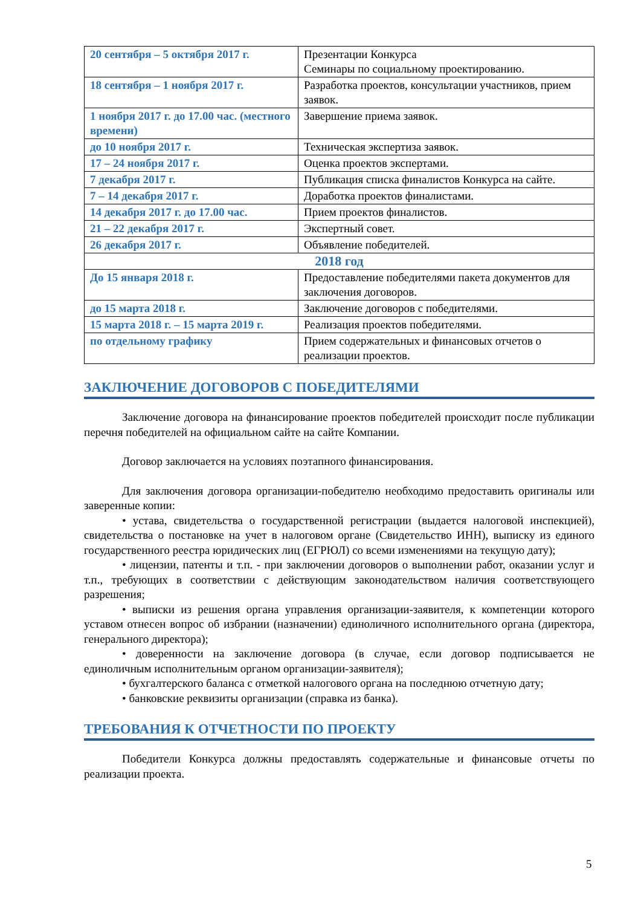| 20 сентября – 5 октября 2017 г. | Презентации Конкурса Семинары по социальному проектированию. |
| 18 сентября – 1 ноября 2017 г. | Разработка проектов, консультации участников, прием заявок. |
| 1 ноября 2017 г. до 17.00 час. (местного времени) | Завершение приема заявок. |
| до 10 ноября 2017 г. | Техническая экспертиза заявок. |
| 17 – 24 ноября 2017 г. | Оценка проектов экспертами. |
| 7 декабря 2017 г. | Публикация списка финалистов Конкурса на сайте. |
| 7 – 14 декабря 2017 г. | Доработка проектов финалистами. |
| 14 декабря 2017 г. до 17.00 час. | Прием проектов финалистов. |
| 21 – 22 декабря 2017 г. | Экспертный совет. |
| 26 декабря 2017 г. | Объявление победителей. |
| 2018 год | |
| До 15 января 2018 г. | Предоставление победителями пакета документов для заключения договоров. |
| до 15 марта 2018 г. | Заключение договоров с победителями. |
| 15 марта 2018 г. – 15 марта 2019 г. | Реализация проектов победителями. |
| по отдельному графику | Прием содержательных и финансовых отчетов о реализации проектов. |
ЗАКЛЮЧЕНИЕ ДОГОВОРОВ С ПОБЕДИТЕЛЯМИ
Заключение договора на финансирование проектов победителей происходит после публикации перечня победителей на официальном сайте на сайте Компании.
Договор заключается на условиях поэтапного финансирования.
Для заключения договора организации-победителю необходимо предоставить оригиналы или заверенные копии:
• устава, свидетельства о государственной регистрации (выдается налоговой инспекцией), свидетельства о постановке на учет в налоговом органе (Свидетельство ИНН), выписку из единого государственного реестра юридических лиц (ЕГРЮЛ) со всеми изменениями на текущую дату);
• лицензии, патенты и т.п. - при заключении договоров о выполнении работ, оказании услуг и т.п., требующих в соответствии с действующим законодательством наличия соответствующего разрешения;
• выписки из решения органа управления организации-заявителя, к компетенции которого уставом отнесен вопрос об избрании (назначении) единоличного исполнительного органа (директора, генерального директора);
• доверенности на заключение договора (в случае, если договор подписывается не единоличным исполнительным органом организации-заявителя);
• бухгалтерского баланса с отметкой налогового органа на последнюю отчетную дату;
• банковские реквизиты организации (справка из банка).
ТРЕБОВАНИЯ К ОТЧЕТНОСТИ ПО ПРОЕКТУ
Победители Конкурса должны предоставлять содержательные и финансовые отчеты по реализации проекта.
5